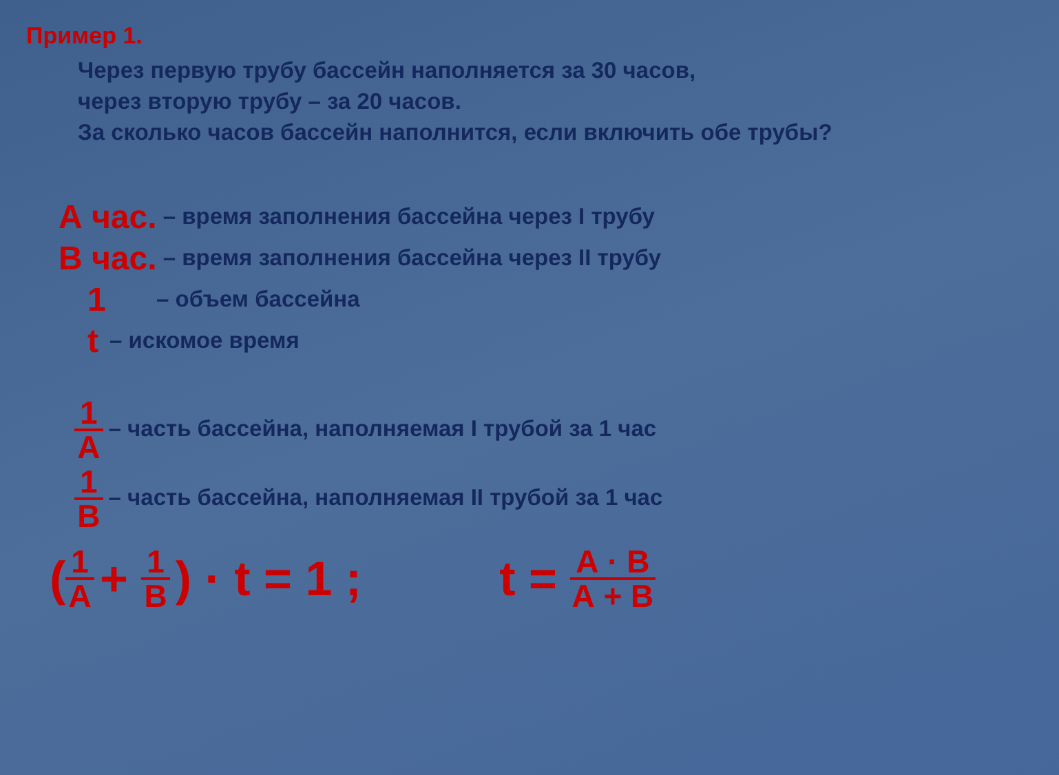Пример 1.
Через первую трубу бассейн наполняется за 30 часов,
через вторую трубу – за 20 часов.
За сколько часов бассейн наполнится, если включить обе трубы?
А час. – время заполнения бассейна через I трубу
В час. – время заполнения бассейна через II трубу
1 – объем бассейна
t – искомое время
1 А – часть бассейна, наполняемая I трубой за 1 час
1 В – часть бассейна, наполняемая II трубой за 1 час
(1 А + 1 В) · t = 1 ; t = А · В А + В